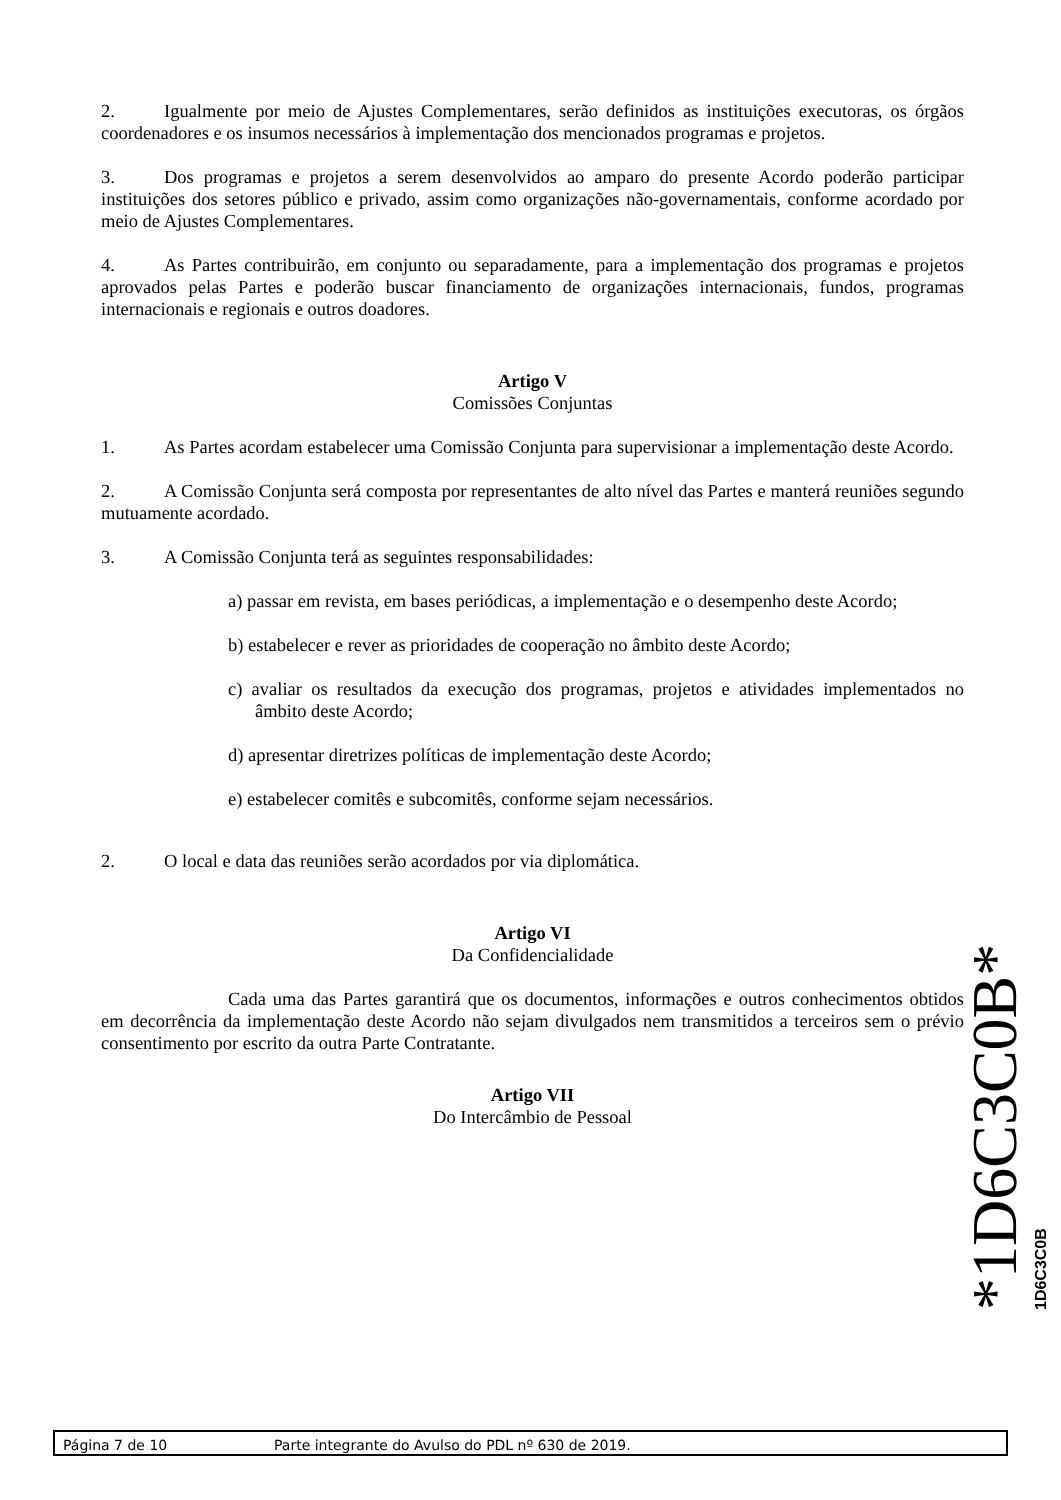2. Igualmente por meio de Ajustes Complementares, serão definidos as instituições executoras, os órgãos coordenadores e os insumos necessários à implementação dos mencionados programas e projetos.
3. Dos programas e projetos a serem desenvolvidos ao amparo do presente Acordo poderão participar instituições dos setores público e privado, assim como organizações não-governamentais, conforme acordado por meio de Ajustes Complementares.
4. As Partes contribuirão, em conjunto ou separadamente, para a implementação dos programas e projetos aprovados pelas Partes e poderão buscar financiamento de organizações internacionais, fundos, programas internacionais e regionais e outros doadores.
Artigo V
Comissões Conjuntas
1. As Partes acordam estabelecer uma Comissão Conjunta para supervisionar a implementação deste Acordo.
2. A Comissão Conjunta será composta por representantes de alto nível das Partes e manterá reuniões segundo mutuamente acordado.
3. A Comissão Conjunta terá as seguintes responsabilidades:
a) passar em revista, em bases periódicas, a implementação e o desempenho deste Acordo;
b) estabelecer e rever as prioridades de cooperação no âmbito deste Acordo;
c) avaliar os resultados da execução dos programas, projetos e atividades implementados no âmbito deste Acordo;
d) apresentar diretrizes políticas de implementação deste Acordo;
e) estabelecer comitês e subcomitês, conforme sejam necessários.
2. O local e data das reuniões serão acordados por via diplomática.
Artigo VI
Da Confidencialidade
Cada uma das Partes garantirá que os documentos, informações e outros conhecimentos obtidos em decorrência da implementação deste Acordo não sejam divulgados nem transmitidos a terceiros sem o prévio consentimento por escrito da outra Parte Contratante.
Artigo VII
Do Intercâmbio de Pessoal
*1D6C3C0B*
1D6C3C0B
Página 7 de 10 Parte integrante do Avulso do PDL nº 630 de 2019.